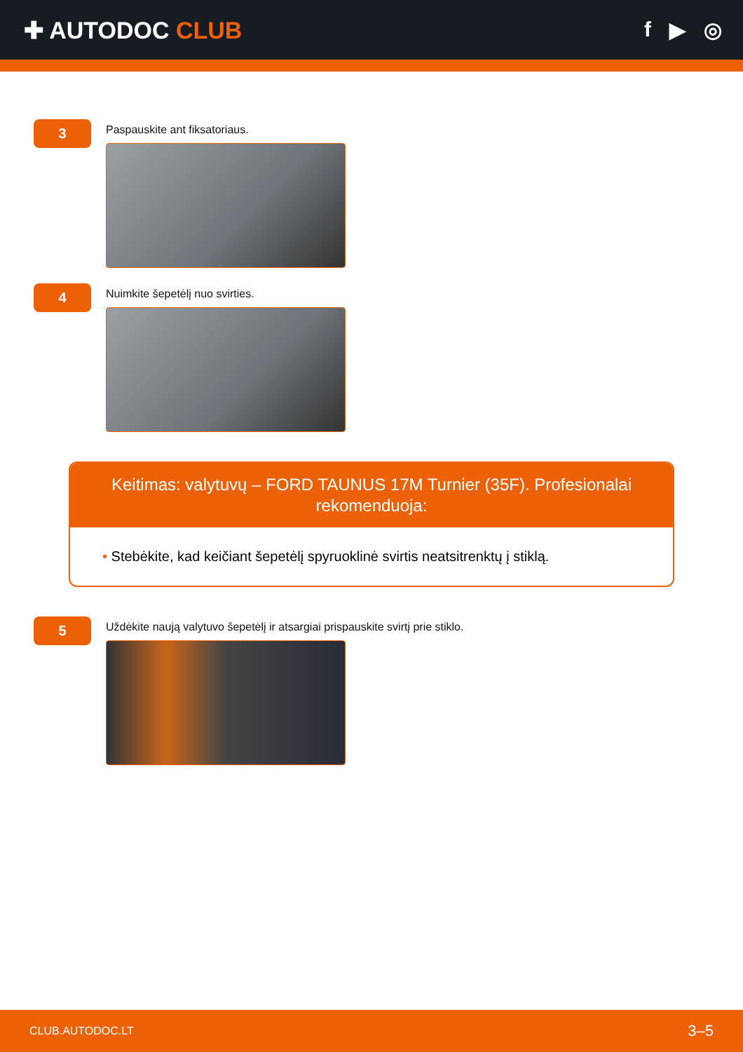✚ AUTODOC CLUB f ▶ ◎
3
Paspauskite ant fiksatoriaus.
4
Nuimkite šepetėlį nuo svirties.
Keitimas: valytuvų – FORD TAUNUS 17M Turnier (35F). Profesionalai rekomenduoja:
• Stebėkite, kad keičiant šepetėlį spyruoklinė svirtis neatsitrenktų į stiklą.
5
Uždėkite naują valytuvo šepetėlį ir atsargiai prispauskite svirtį prie stiklo.
CLUB.AUTODOC.LT 3–5